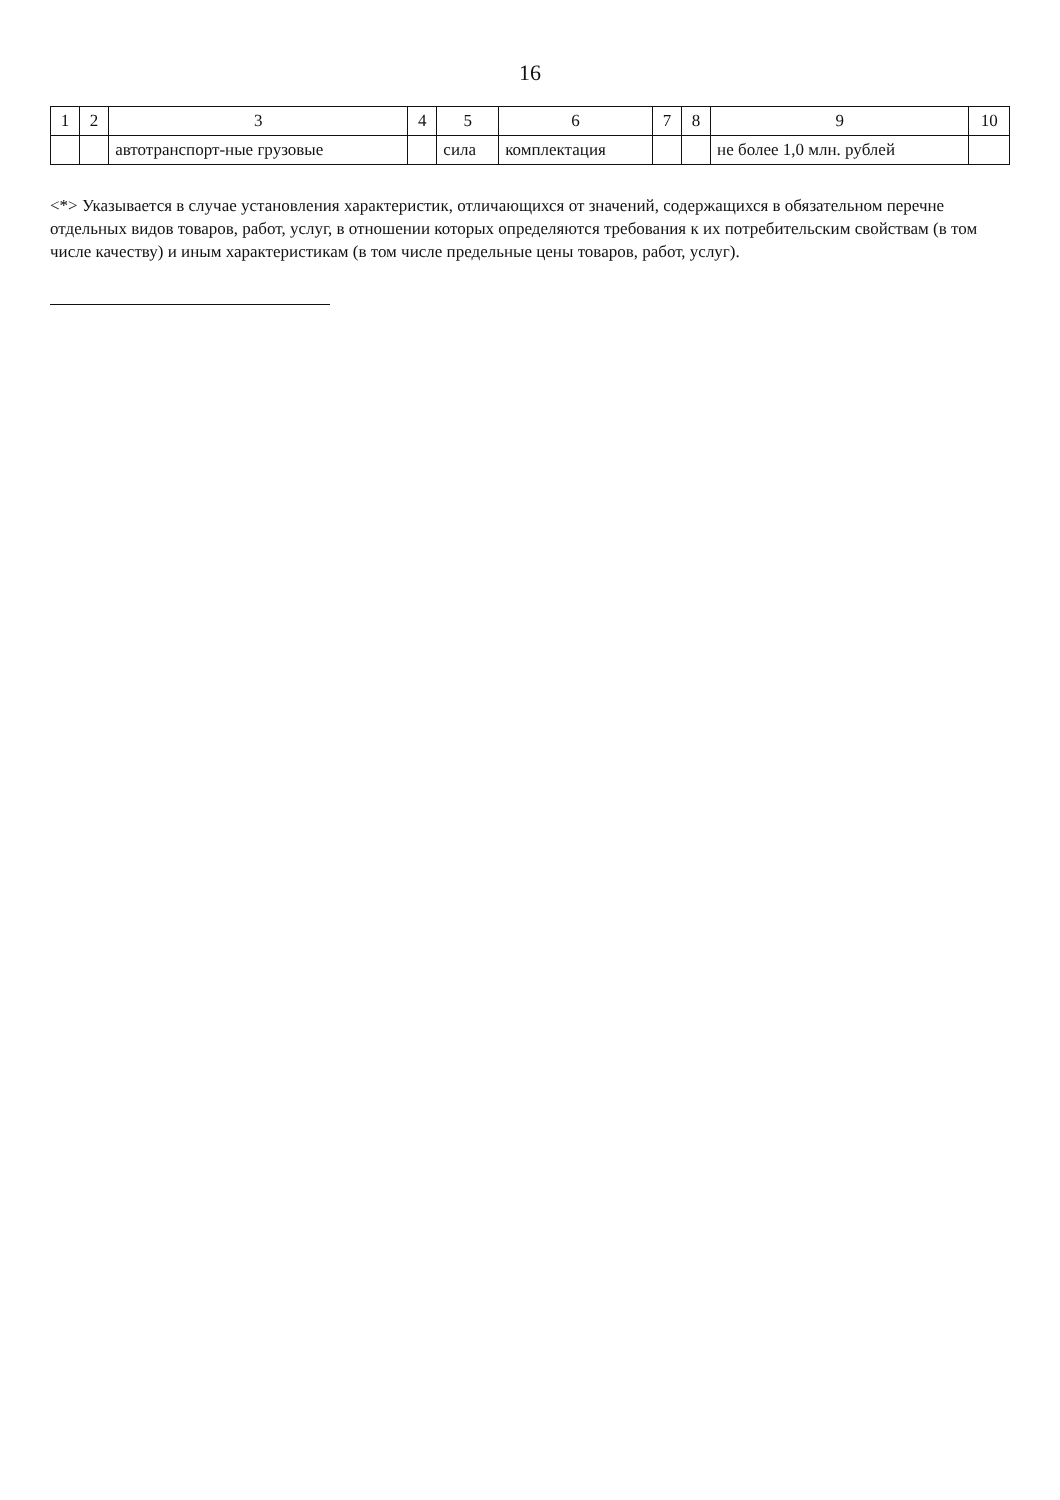16
| 1 | 2 | 3 | 4 | 5 | 6 | 7 | 8 | 9 | 10 |
| --- | --- | --- | --- | --- | --- | --- | --- | --- | --- |
| | | автотранспорт-ные грузовые | | сила | комплектация | | | не более 1,0 млн. рублей | |
<*> Указывается в случае установления характеристик, отличающихся от значений, содержащихся в обязательном перечне отдельных видов товаров, работ, услуг, в отношении которых определяются требования к их потребительским свойствам (в том числе качеству) и иным характеристикам (в том числе предельные цены товаров, работ, услуг).